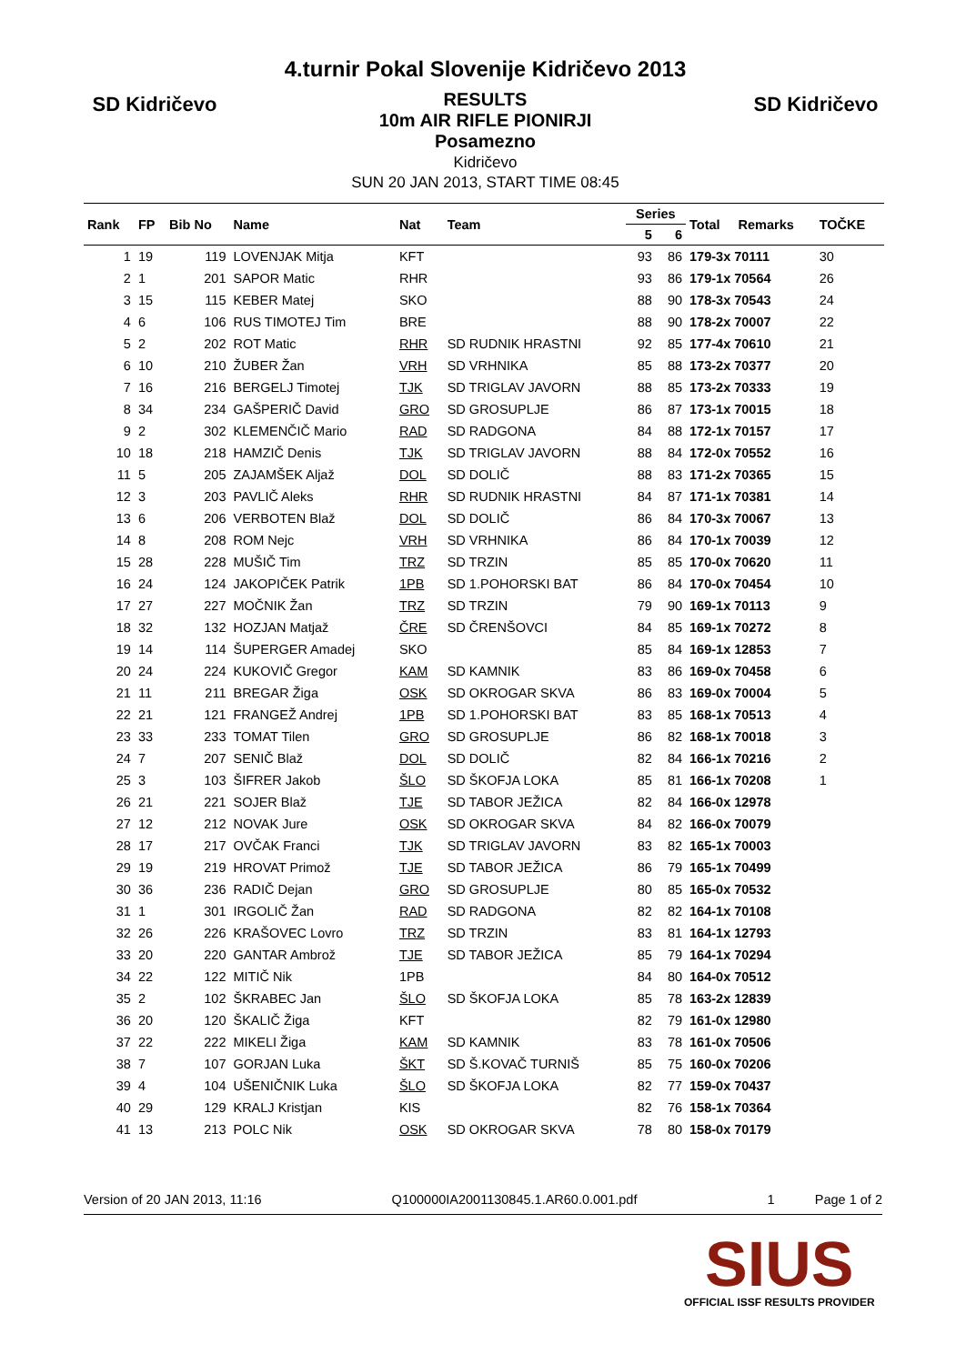SD Kidričevo
4.turnir Pokal Slovenije Kidričevo 2013
RESULTS
10m AIR RIFLE PIONIRJI
Posamezno
Kidričevo
SUN 20 JAN 2013, START TIME 08:45
SD Kidričevo
| Rank | FP | Bib No | Name | Nat | Team | Series | | Total | Remarks | TOČKE |
| --- | --- | --- | --- | --- | --- | --- | --- | --- | --- | --- |
| | | | | | | 5 | 6 | | | |
| 1 | 19 | 119 | LOVENJAK Mitja | KFT | | 93 | 86 | 179-3x 70111 | | 30 |
| 2 | 1 | 201 | SAPOR Matic | RHR | | 93 | 86 | 179-1x 70564 | | 26 |
| 3 | 15 | 115 | KEBER Matej | SKO | | 88 | 90 | 178-3x 70543 | | 24 |
| 4 | 6 | 106 | RUS TIMOTEJ Tim | BRE | | 88 | 90 | 178-2x 70007 | | 22 |
| 5 | 2 | 202 | ROT Matic | RHR | SD RUDNIK HRASTNI | 92 | 85 | 177-4x 70610 | | 21 |
| 6 | 10 | 210 | ŽUBER Žan | VRH | SD VRHNIKA | 85 | 88 | 173-2x 70377 | | 20 |
| 7 | 16 | 216 | BERGELJ Timotej | TJK | SD TRIGLAV JAVORN | 88 | 85 | 173-2x 70333 | | 19 |
| 8 | 34 | 234 | GAŠPERIČ David | GRO | SD GROSUPLJE | 86 | 87 | 173-1x 70015 | | 18 |
| 9 | 2 | 302 | KLEMENČIČ Mario | RAD | SD RADGONA | 84 | 88 | 172-1x 70157 | | 17 |
| 10 | 18 | 218 | HAMZIČ Denis | TJK | SD TRIGLAV JAVORN | 88 | 84 | 172-0x 70552 | | 16 |
| 11 | 5 | 205 | ZAJAMŠEK Aljaž | DOL | SD DOLIČ | 88 | 83 | 171-2x 70365 | | 15 |
| 12 | 3 | 203 | PAVLIČ Aleks | RHR | SD RUDNIK HRASTNI | 84 | 87 | 171-1x 70381 | | 14 |
| 13 | 6 | 206 | VERBOTEN Blaž | DOL | SD DOLIČ | 86 | 84 | 170-3x 70067 | | 13 |
| 14 | 8 | 208 | ROM Nejc | VRH | SD VRHNIKA | 86 | 84 | 170-1x 70039 | | 12 |
| 15 | 28 | 228 | MUŠIČ Tim | TRZ | SD TRZIN | 85 | 85 | 170-0x 70620 | | 11 |
| 16 | 24 | 124 | JAKOPIČEK Patrik | 1PB | SD 1.POHORSKI BAT | 86 | 84 | 170-0x 70454 | | 10 |
| 17 | 27 | 227 | MOČNIK Žan | TRZ | SD TRZIN | 79 | 90 | 169-1x 70113 | | 9 |
| 18 | 32 | 132 | HOZJAN Matjaž | ČRE | SD ČRENŠOVCI | 84 | 85 | 169-1x 70272 | | 8 |
| 19 | 14 | 114 | ŠUPERGER Amadej | SKO | | 85 | 84 | 169-1x 12853 | | 7 |
| 20 | 24 | 224 | KUKOVIČ Gregor | KAM | SD KAMNIK | 83 | 86 | 169-0x 70458 | | 6 |
| 21 | 11 | 211 | BREGAR Žiga | OSK | SD OKROGAR SKVA | 86 | 83 | 169-0x 70004 | | 5 |
| 22 | 21 | 121 | FRANGEŽ Andrej | 1PB | SD 1.POHORSKI BAT | 83 | 85 | 168-1x 70513 | | 4 |
| 23 | 33 | 233 | TOMAT Tilen | GRO | SD GROSUPLJE | 86 | 82 | 168-1x 70018 | | 3 |
| 24 | 7 | 207 | SENIČ Blaž | DOL | SD DOLIČ | 82 | 84 | 166-1x 70216 | | 2 |
| 25 | 3 | 103 | ŠIFRER Jakob | ŠLO | SD ŠKOFJA LOKA | 85 | 81 | 166-1x 70208 | | 1 |
| 26 | 21 | 221 | SOJER Blaž | TJE | SD TABOR JEŽICA | 82 | 84 | 166-0x 12978 | | |
| 27 | 12 | 212 | NOVAK Jure | OSK | SD OKROGAR SKVA | 84 | 82 | 166-0x 70079 | | |
| 28 | 17 | 217 | OVČAK Franci | TJK | SD TRIGLAV JAVORN | 83 | 82 | 165-1x 70003 | | |
| 29 | 19 | 219 | HROVAT Primož | TJE | SD TABOR JEŽICA | 86 | 79 | 165-1x 70499 | | |
| 30 | 36 | 236 | RADIČ Dejan | GRO | SD GROSUPLJE | 80 | 85 | 165-0x 70532 | | |
| 31 | 1 | 301 | IRGOLIČ Žan | RAD | SD RADGONA | 82 | 82 | 164-1x 70108 | | |
| 32 | 26 | 226 | KRAŠOVEC Lovro | TRZ | SD TRZIN | 83 | 81 | 164-1x 12793 | | |
| 33 | 20 | 220 | GANTAR Ambrož | TJE | SD TABOR JEŽICA | 85 | 79 | 164-1x 70294 | | |
| 34 | 22 | 122 | MITIČ Nik | 1PB | | 84 | 80 | 164-0x 70512 | | |
| 35 | 2 | 102 | ŠKRABEC Jan | ŠLO | SD ŠKOFJA LOKA | 85 | 78 | 163-2x 12839 | | |
| 36 | 20 | 120 | ŠKALIČ Žiga | KFT | | 82 | 79 | 161-0x 12980 | | |
| 37 | 22 | 222 | MIKELI Žiga | KAM | SD KAMNIK | 83 | 78 | 161-0x 70506 | | |
| 38 | 7 | 107 | GORJAN Luka | ŠKT | SD Š.KOVAČ TURNIŠ | 85 | 75 | 160-0x 70206 | | |
| 39 | 4 | 104 | UŠENIČNIK Luka | ŠLO | SD ŠKOFJA LOKA | 82 | 77 | 159-0x 70437 | | |
| 40 | 29 | 129 | KRALJ Kristjan | KIS | | 82 | 76 | 158-1x 70364 | | |
| 41 | 13 | 213 | POLC Nik | OSK | SD OKROGAR SKVA | 78 | 80 | 158-0x 70179 | | |
Version of 20 JAN 2013, 11:16 Q100000IA2001130845.1.AR60.0.001.pdf 1 Page 1 of 2
SIUS
OFFICIAL ISSF RESULTS PROVIDER